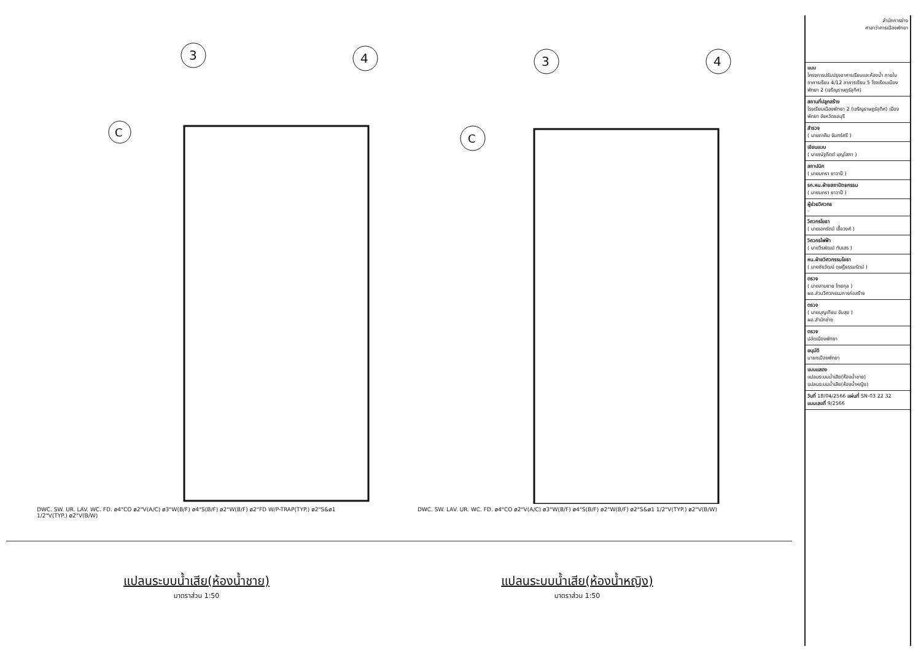3
4
C
DWC. SW. UR. LAV. WC. FD. ø4"CO ø2"V(A/C) ø3"W(B/F) ø4"S(B/F) ø2"W(B/F) ø2"FD W/P-TRAP(TYP.) ø2"S&ø1 1/2"V(TYP.) ø2"V(B/W)
3
4
C
DWC. SW. LAV. UR. WC. FD. ø4"CO ø2"V(A/C) ø3"W(B/F) ø4"S(B/F) ø2"W(B/F) ø2"S&ø1 1/2"V(TYP.) ø2"V(B/W)
แปลนระบบน้ำเสีย(ห้องน้ำชาย)
มาตราส่วน 1:50
แปลนระบบน้ำเสีย(ห้องน้ำหญิง)
มาตราส่วน 1:50
สำนักการช่าง
ศาลาว่าการเมืองพัทยา
แบบ
โครงการปรับปรุงอาคารเรียนและห้องน้ำ ภายในอาคารเรียน 4/12 อาคารเรียน 5 โรงเรียนเมืองพัทยา 2 (เจริญราษฎร์อุทิศ)
สถานที่ปลูกสร้าง
โรงเรียนเมืองพัทยา 2 (เจริญราษฎร์อุทิศ) เมืองพัทยา จังหวัดชลบุรี
สำรวจ
( นายภาคิน จันทร์ศรี )
เขียนแบบ
( นายณัฐกิตต์ บุญโสภา )
สถาปนิก
( นายมกรา ยาวาปี )
รก.หน.ฝ่ายสถาปัตยกรรม
( นายมกรา ยาวาปี )
ผู้ช่วยวิศวกร
-
วิศวกรโยธา
( นายเอกรัตน์ เชื้อวงศ์ )
วิศวกรไฟฟ้า
( นายวีรพัฒน์ ทันเสร )
หน.ฝ่ายวิศวกรรมโยธา
( นายชัยวัฒน์ ดุษฎีธรรมรัตน์ )
ตรวจ
( นายสามชาย ไทยกุล )
ผอ.ส่วนวิศวกรรมการก่อสร้าง
ตรวจ
( นายบุญเทียน จันสุข )
ผอ.สำนักช่าง
ตรวจ
ปลัดเมืองพัทยา
อนุมัติ
นายกเมืองพัทยา
แบบแสดง
แปลนระบบน้ำเสีย(ห้องน้ำชาย)
แปลนระบบน้ำเสีย(ห้องน้ำหญิง)
วันที่ 18/04/2566 แผ่นที่ SN-03 22 32
แบบเลขที่ 9/2566